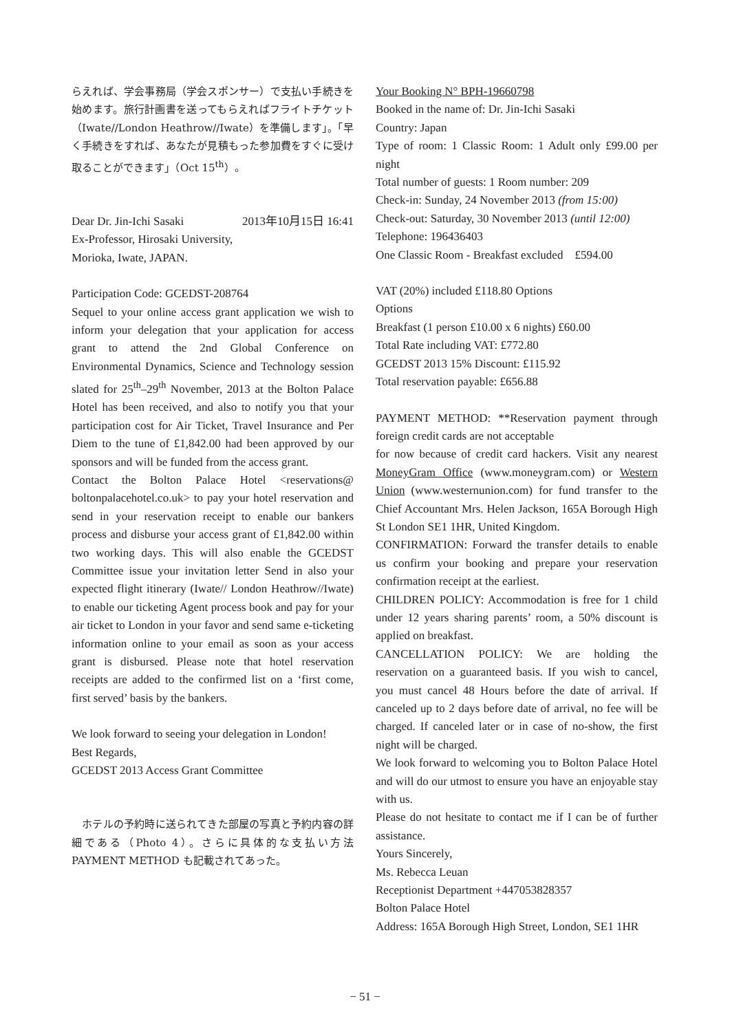らえれば、学会事務局（学会スポンサー）で支払い手続きを始めます。旅行計画書を送ってもらえればフライトチケット（Iwate//London Heathrow//Iwate）を準備します」。「早く手続きをすれば、あなたが見積もった参加費をすぐに受け取ることができます」（Oct 15<sup>th</sup>）。
Dear Dr. Jin-Ichi Sasaki 2013年10月15日 16:41
Ex-Professor, Hirosaki University,
Morioka, Iwate, JAPAN.
Participation Code: GCEDST-208764
Sequel to your online access grant application we wish to inform your delegation that your application for access grant to attend the 2nd Global Conference on Environmental Dynamics, Science and Technology session slated for 25<sup>th</sup>–29<sup>th</sup> November, 2013 at the Bolton Palace Hotel has been received, and also to notify you that your participation cost for Air Ticket, Travel Insurance and Per Diem to the tune of £1,842.00 had been approved by our sponsors and will be funded from the access grant.
Contact the Bolton Palace Hotel <reservations@ boltonpalacehotel.co.uk> to pay your hotel reservation and send in your reservation receipt to enable our bankers process and disburse your access grant of £1,842.00 within two working days. This will also enable the GCEDST Committee issue your invitation letter Send in also your expected flight itinerary (Iwate// London Heathrow//Iwate) to enable our ticketing Agent process book and pay for your air ticket to London in your favor and send same e-ticketing information online to your email as soon as your access grant is disbursed. Please note that hotel reservation receipts are added to the confirmed list on a ‘first come, first served’ basis by the bankers.
We look forward to seeing your delegation in London!
Best Regards,
GCEDST 2013 Access Grant Committee
　ホテルの予約時に送られてきた部屋の写真と予約内容の詳細である（Photo 4）。さらに具体的な支払い方法 PAYMENT METHOD も記載されてあった。
Your Booking N° BPH-19660798
Booked in the name of: Dr. Jin-Ichi Sasaki
Country: Japan
Type of room: 1 Classic Room: 1 Adult only £99.00 per night
Total number of guests: 1 Room number: 209
Check-in: Sunday, 24 November 2013 (from 15:00)
Check-out: Saturday, 30 November 2013 (until 12:00)
Telephone: 196436403
One Classic Room - Breakfast excluded £594.00
VAT (20%) included £118.80 Options
Options
Breakfast (1 person £10.00 x 6 nights) £60.00
Total Rate including VAT: £772.80
GCEDST 2013 15% Discount: £115.92
Total reservation payable: £656.88
PAYMENT METHOD: **Reservation payment through foreign credit cards are not acceptable
for now because of credit card hackers. Visit any nearest MoneyGram Office (www.moneygram.com) or Western Union (www.westernunion.com) for fund transfer to the Chief Accountant Mrs. Helen Jackson, 165A Borough High St London SE1 1HR, United Kingdom.
CONFIRMATION: Forward the transfer details to enable us confirm your booking and prepare your reservation confirmation receipt at the earliest.
CHILDREN POLICY: Accommodation is free for 1 child under 12 years sharing parents’ room, a 50% discount is applied on breakfast.
CANCELLATION POLICY: We are holding the reservation on a guaranteed basis. If you wish to cancel, you must cancel 48 Hours before the date of arrival. If canceled up to 2 days before date of arrival, no fee will be charged. If canceled later or in case of no-show, the first night will be charged.
We look forward to welcoming you to Bolton Palace Hotel and will do our utmost to ensure you have an enjoyable stay with us.
Please do not hesitate to contact me if I can be of further assistance.
Yours Sincerely,
Ms. Rebecca Leuan
Receptionist Department +447053828357
Bolton Palace Hotel
Address: 165A Borough High Street, London, SE1 1HR
− 51 −